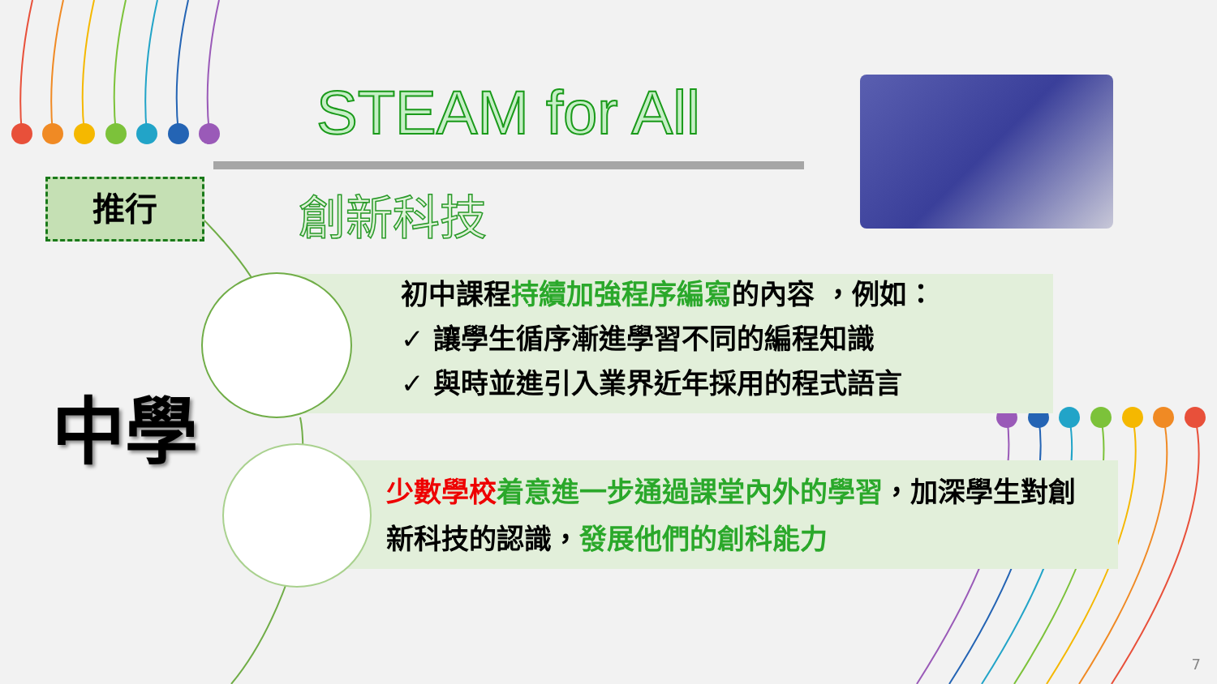STEAM for All
推行 創新科技
初中課程持續加強程序編寫的內容 ，例如：
✓ 讓學生循序漸進學習不同的編程知識
✓ 與時並進引入業界近年採用的程式語言
少數學校 着意進一步通過課堂內外的學習，加深學生對創新科技的認識，發展他們的創科能力
中學
7